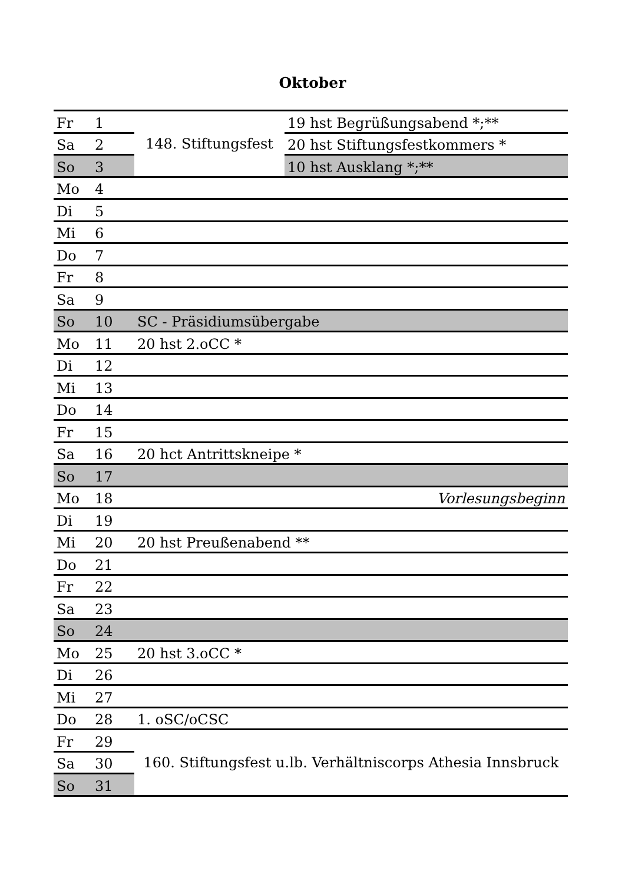Oktober
| Fr | 1 | 148. Stiftungsfest | 19 hst Begrüßungsabend *;** |
| Sa | 2 | | 20 hst Stiftungsfestkommers * |
| So | 3 | | 10 hst Ausklang *;** |
| Mo | 4 | | |
| Di | 5 | | |
| Mi | 6 | | |
| Do | 7 | | |
| Fr | 8 | | |
| Sa | 9 | | |
| So | 10 | SC - Präsidiumsübergabe | |
| Mo | 11 | 20 hst 2.oCC * | |
| Di | 12 | | |
| Mi | 13 | | |
| Do | 14 | | |
| Fr | 15 | | |
| Sa | 16 | 20 hct Antrittskneipe * | |
| So | 17 | | |
| Mo | 18 | Vorlesungsbeginn | |
| Di | 19 | | |
| Mi | 20 | 20 hst Preußenabend ** | |
| Do | 21 | | |
| Fr | 22 | | |
| Sa | 23 | | |
| So | 24 | | |
| Mo | 25 | 20 hst 3.oCC * | |
| Di | 26 | | |
| Mi | 27 | | |
| Do | 28 | 1. oSC/oCSC | |
| Fr | 29 | 160. Stiftungsfest u.lb. Verhältniscorps Athesia Innsbruck | |
| Sa | 30 | | |
| So | 31 | | |